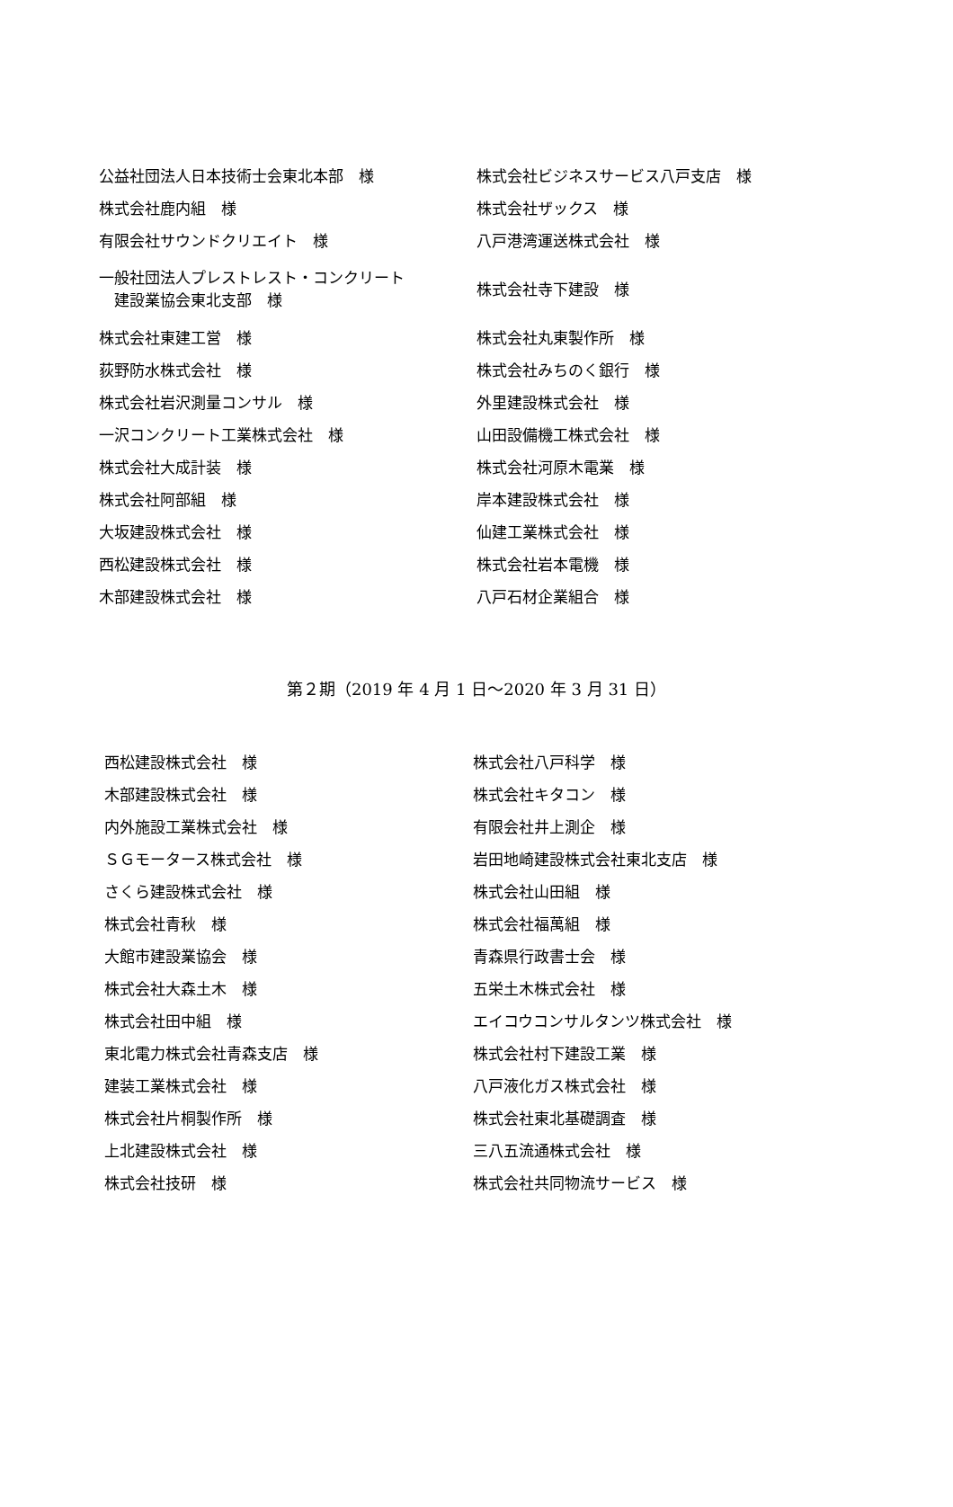| 公益社団法人日本技術士会東北本部 様 | 株式会社ビジネスサービス八戸支店 様 |
| 株式会社鹿内組 様 | 株式会社ザックス 様 |
| 有限会社サウンドクリエイト 様 | 八戸港湾運送株式会社 様 |
| 一般社団法人プレストレスト・コンクリート 建設業協会東北支部 様 | 株式会社寺下建設 様 |
| 株式会社東建工営 様 | 株式会社丸東製作所 様 |
| 荻野防水株式会社 様 | 株式会社みちのく銀行 様 |
| 株式会社岩沢測量コンサル 様 | 外里建設株式会社 様 |
| 一沢コンクリート工業株式会社 様 | 山田設備機工株式会社 様 |
| 株式会社大成計装 様 | 株式会社河原木電業 様 |
| 株式会社阿部組 様 | 岸本建設株式会社 様 |
| 大坂建設株式会社 様 | 仙建工業株式会社 様 |
| 西松建設株式会社 様 | 株式会社岩本電機 様 |
| 木部建設株式会社 様 | 八戸石材企業組合 様 |
第２期（2019 年 4 月 1 日～2020 年 3 月 31 日）
| 西松建設株式会社 様 | 株式会社八戸科学 様 |
| 木部建設株式会社 様 | 株式会社キタコン 様 |
| 内外施設工業株式会社 様 | 有限会社井上測企 様 |
| ＳＧモータース株式会社 様 | 岩田地崎建設株式会社東北支店 様 |
| さくら建設株式会社 様 | 株式会社山田組 様 |
| 株式会社青秋 様 | 株式会社福萬組 様 |
| 大館市建設業協会 様 | 青森県行政書士会 様 |
| 株式会社大森土木 様 | 五栄土木株式会社 様 |
| 株式会社田中組 様 | エイコウコンサルタンツ株式会社 様 |
| 東北電力株式会社青森支店 様 | 株式会社村下建設工業 様 |
| 建装工業株式会社 様 | 八戸液化ガス株式会社 様 |
| 株式会社片桐製作所 様 | 株式会社東北基礎調査 様 |
| 上北建設株式会社 様 | 三八五流通株式会社 様 |
| 株式会社技研 様 | 株式会社共同物流サービス 様 |